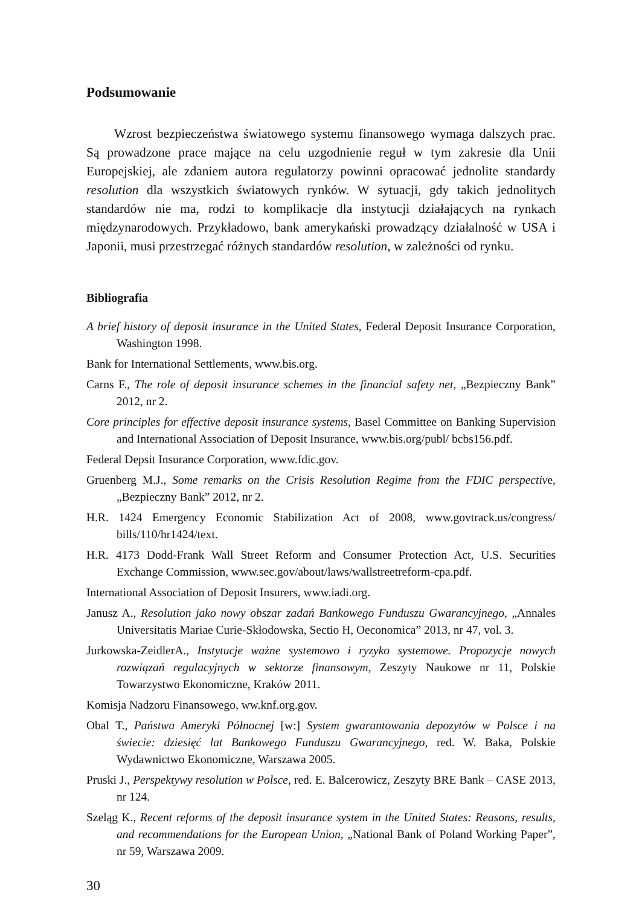Podsumowanie
Wzrost bezpieczeństwa światowego systemu finansowego wymaga dalszych prac. Są prowadzone prace mające na celu uzgodnienie reguł w tym zakresie dla Unii Europejskiej, ale zdaniem autora regulatorzy powinni opracować jednolite standardy resolution dla wszystkich światowych rynków. W sytuacji, gdy takich jednolitych standardów nie ma, rodzi to komplikacje dla instytucji działających na rynkach międzynarodowych. Przykładowo, bank amerykański prowadzący działalność w USA i Japonii, musi przestrzegać różnych standardów resolution, w zależności od rynku.
Bibliografia
A brief history of deposit insurance in the United States, Federal Deposit Insurance Corporation, Washington 1998.
Bank for International Settlements, www.bis.org.
Carns F., The role of deposit insurance schemes in the financial safety net, „Bezpieczny Bank” 2012, nr 2.
Core principles for effective deposit insurance systems, Basel Committee on Banking Supervision and International Association of Deposit Insurance, www.bis.org/publ/ bcbs156.pdf.
Federal Depsit Insurance Corporation, www.fdic.gov.
Gruenberg M.J., Some remarks on the Crisis Resolution Regime from the FDIC perspective, „Bezpieczny Bank” 2012, nr 2.
H.R. 1424 Emergency Economic Stabilization Act of 2008, www.govtrack.us/congress/ bills/110/hr1424/text.
H.R. 4173 Dodd-Frank Wall Street Reform and Consumer Protection Act, U.S. Securities Exchange Commission, www.sec.gov/about/laws/wallstreetreform-cpa.pdf.
International Association of Deposit Insurers, www.iadi.org.
Janusz A., Resolution jako nowy obszar zadań Bankowego Funduszu Gwarancyjnego, „Annales Universitatis Mariae Curie-Skłodowska, Sectio H, Oeconomica” 2013, nr 47, vol. 3.
Jurkowska-ZeidlerA., Instytucje ważne systemowo i ryzyko systemowe. Propozycje nowych rozwiązań regulacyjnych w sektorze finansowym, Zeszyty Naukowe nr 11, Polskie Towarzystwo Ekonomiczne, Kraków 2011.
Komisja Nadzoru Finansowego, ww.knf.org.gov.
Obal T., Państwa Ameryki Północnej [w:] System gwarantowania depozytów w Polsce i na świecie: dziesięć lat Bankowego Funduszu Gwarancyjnego, red. W. Baka, Polskie Wydawnictwo Ekonomiczne, Warszawa 2005.
Pruski J., Perspektywy resolution w Polsce, red. E. Balcerowicz, Zeszyty BRE Bank – CASE 2013, nr 124.
Szeląg K., Recent reforms of the deposit insurance system in the United States: Reasons, results, and recommendations for the European Union, „National Bank of Poland Working Paper”, nr 59, Warszawa 2009.
30